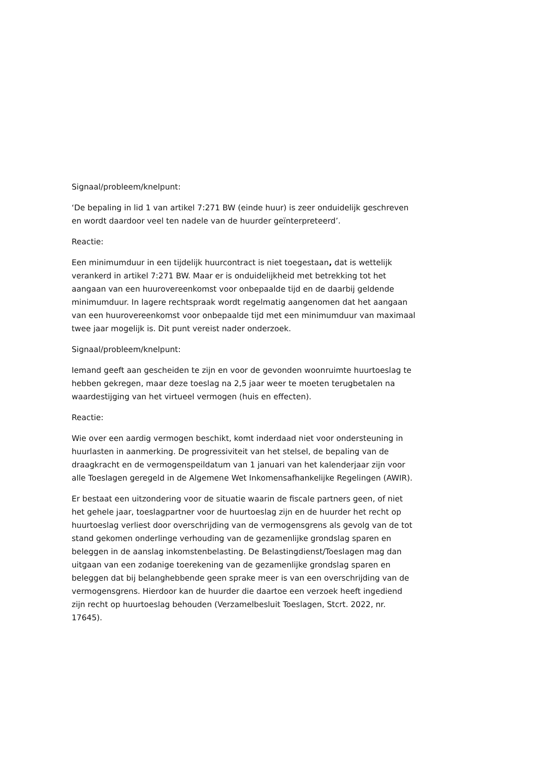Signaal/probleem/knelpunt:
‘De bepaling in lid 1 van artikel 7:271 BW (einde huur) is zeer onduidelijk geschreven en wordt daardoor veel ten nadele van de huurder geïnterpreteerd’.
Reactie:
Een minimumduur in een tijdelijk huurcontract is niet toegestaan, dat is wettelijk verankerd in artikel 7:271 BW. Maar er is onduidelijkheid met betrekking tot het aangaan van een huurovereenkomst voor onbepaalde tijd en de daarbij geldende minimumduur. In lagere rechtspraak wordt regelmatig aangenomen dat het aangaan van een huurovereenkomst voor onbepaalde tijd met een minimumduur van maximaal twee jaar mogelijk is. Dit punt vereist nader onderzoek.
Signaal/probleem/knelpunt:
Iemand geeft aan gescheiden te zijn en voor de gevonden woonruimte huurtoeslag te hebben gekregen, maar deze toeslag na 2,5 jaar weer te moeten terugbetalen na waardestijging van het virtueel vermogen (huis en effecten).
Reactie:
Wie over een aardig vermogen beschikt, komt inderdaad niet voor ondersteuning in huurlasten in aanmerking. De progressiviteit van het stelsel, de bepaling van de draagkracht en de vermogenspeildatum van 1 januari van het kalenderjaar zijn voor alle Toeslagen geregeld in de Algemene Wet Inkomensafhankelijke Regelingen (AWIR).
Er bestaat een uitzondering voor de situatie waarin de fiscale partners geen, of niet het gehele jaar, toeslagpartner voor de huurtoeslag zijn en de huurder het recht op huurtoeslag verliest door overschrijding van de vermogensgrens als gevolg van de tot stand gekomen onderlinge verhouding van de gezamenlijke grondslag sparen en beleggen in de aanslag inkomstenbelasting. De Belastingdienst/Toeslagen mag dan uitgaan van een zodanige toerekening van de gezamenlijke grondslag sparen en beleggen dat bij belanghebbende geen sprake meer is van een overschrijding van de vermogensgrens. Hierdoor kan de huurder die daartoe een verzoek heeft ingediend zijn recht op huurtoeslag behouden (Verzamelbesluit Toeslagen, Stcrt. 2022, nr. 17645).